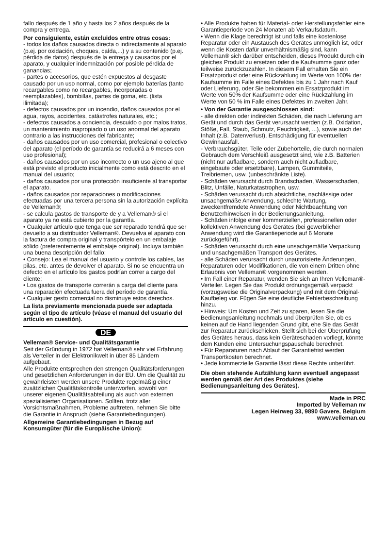fallo después de 1 año y hasta los 2 años después de la compra y entrega.
Por consiguiente, están excluidos entre otras cosas:
- todos los daños causados directa o indirectamente al aparato (p.ej. por oxidación, choques, caída,...) y a su contenido (p.ej. pérdida de datos) después de la entrega y causados por el aparato, y cualquier indemnización por posible pérdida de ganancias;
- partes o accesorios, que estén expuestos al desgaste causado por un uso normal, como por ejemplo baterías (tanto recargables como no recargables, incorporadas o reemplazables), bombillas, partes de goma, etc. (lista ilimitada);
- defectos causados por un incendio, daños causados por el agua, rayos, accidentes, catástrofes naturales, etc.;
- defectos causados a conciencia, descuido o por malos tratos, un mantenimiento inapropiado o un uso anormal del aparato contrario a las instrucciones del fabricante;
- daños causados por un uso comercial, profesional o colectivo del aparato (el período de garantía se reducirá a 6 meses con uso profesional);
- daños causados por un uso incorrecto o un uso ajeno al que está previsto el producto inicialmente como está descrito en el manual del usuario;
- daños causados por una protección insuficiente al transportar el aparato.
- daños causados por reparaciones o modificaciones efectuadas por una tercera persona sin la autorización explícita de Velleman®;
- se calcula gastos de transporte de y a Velleman® si el aparato ya no está cubierto por la garantía.
• Cualquier artículo que tenga que ser reparado tendrá que ser devuelto a su distribuidor Velleman®. Devuelva el aparato con la factura de compra original y transpórtelo en un embalaje sólido (preferentemente el embalaje original). Incluya también una buena descripción del fallo;
• Consejo: Lea el manual del usuario y controle los cables, las pilas, etc. antes de devolver el aparato. Si no se encuentra un defecto en el artículo los gastos podrían correr a cargo del cliente;
• Los gastos de transporte correrán a carga del cliente para una reparación efectuada fuera del período de garantía.
• Cualquier gesto comercial no disminuye estos derechos.
La lista previamente mencionada puede ser adaptada según el tipo de artículo (véase el manual del usuario del artículo en cuestión).
DE
Velleman® Service- und Qualitätsgarantie
Seit der Gründung in 1972 hat Velleman® sehr viel Erfahrung als Verteiler in der Elektronikwelt in über 85 Ländern aufgebaut.
Alle Produkte entsprechen den strengen Qualitätsforderungen und gesetzlichen Anforderungen in der EU. Um die Qualität zu gewährleisten werden unsere Produkte regelmäßig einer zusätzlichen Qualitätskontrolle unterworfen, sowohl von unserer eigenen Qualitätsabteilung als auch von externen spezialisierten Organisationen. Sollten, trotz aller Vorsichtsmaßnahmen, Probleme auftreten, nehmen Sie bitte die Garantie in Anspruch (siehe Garantiebedingungen).
Allgemeine Garantiebedingungen in Bezug auf Konsumgüter (für die Europäische Union):
• Alle Produkte haben für Material- oder Herstellungsfehler eine Garantieperiode von 24 Monaten ab Verkaufsdatum.
• Wenn die Klage berechtigt ist und falls eine kostenlose Reparatur oder ein Austausch des Gerätes unmöglich ist, oder wenn die Kosten dafür unverhältnismäßig sind, kann Velleman® sich darüber entscheiden, dieses Produkt durch ein gleiches Produkt zu ersetzen oder die Kaufsumme ganz oder teilweise zurückzuzahlen. In diesem Fall erhalten Sie ein Ersatzprodukt oder eine Rückzahlung im Werte von 100% der Kaufsumme im Falle eines Defektes bis zu 1 Jahr nach Kauf oder Lieferung, oder Sie bekommen ein Ersatzprodukt im Werte von 50% der Kaufsumme oder eine Rückzahlung im Werte von 50 % im Falle eines Defektes im zweiten Jahr.
• Von der Garantie ausgeschlossen sind:
- alle direkten oder indirekten Schäden, die nach Lieferung am Gerät und durch das Gerät verursacht werden (z.B. Oxidation, Stöße, Fall, Staub, Schmutz, Feuchtigkeit, ...), sowie auch der Inhalt (z.B. Datenverlust), Entschädigung für eventuellen Gewinnausfall.
- Verbrauchsgüter, Teile oder Zubehörteile, die durch normalen Gebrauch dem Verschleiß ausgesetzt sind, wie z.B. Batterien (nicht nur aufladbare, sondern auch nicht aufladbare, eingebaute oder ersetzbare), Lampen, Gummiteile, Treibriemen, usw. (unbeschränkte Liste).
- Schäden verursacht durch Brandschaden, Wasserschaden, Blitz, Unfälle, Naturkatastrophen, usw.
- Schäden verursacht durch absichtliche, nachlässige oder unsachgemäße Anwendung, schlechte Wartung, zweckentfremdete Anwendung oder Nichtbeachtung von Benutzerhinweisen in der Bedienungsanleitung.
- Schäden infolge einer kommerziellen, professionellen oder kollektiven Anwendung des Gerätes (bei gewerblicher Anwendung wird die Garantieperiode auf 6 Monate zurückgeführt).
- Schäden verursacht durch eine unsachgemäße Verpackung und unsachgemäßen Transport des Gerätes.
- alle Schäden verursacht durch unautorisierte Änderungen, Reparaturen oder Modifikationen, die von einem Dritten ohne Erlaubnis von Velleman® vorgenommen werden.
• Im Fall einer Reparatur, wenden Sie sich an Ihren Velleman®-Verteiler. Legen Sie das Produkt ordnungsgemäß verpackt (vorzugsweise die Originalverpackung) und mit dem Original-Kaufbeleg vor. Fügen Sie eine deutliche Fehlerbeschreibung hinzu.
• Hinweis: Um Kosten und Zeit zu sparen, lesen Sie die Bedienungsanleitung nochmals und überprüfen Sie, ob es keinen auf de Hand liegenden Grund gibt, ehe Sie das Gerät zur Reparatur zurückschicken. Stellt sich bei der Überprüfung des Gerätes heraus, dass kein Geräteschaden vorliegt, könnte dem Kunden eine Untersuchungspauschale berechnet.
• Für Reparaturen nach Ablauf der Garantiefrist werden Transportkosten berechnet.
• Jede kommerzielle Garantie lässt diese Rechte unberührt.
Die oben stehende Aufzählung kann eventuell angepasst werden gemäß der Art des Produktes (siehe Bedienungsanleitung des Gerätes).
Made in PRC
Imported by Velleman nv
Legen Heirweg 33, 9890 Gavere, Belgium
www.velleman.eu